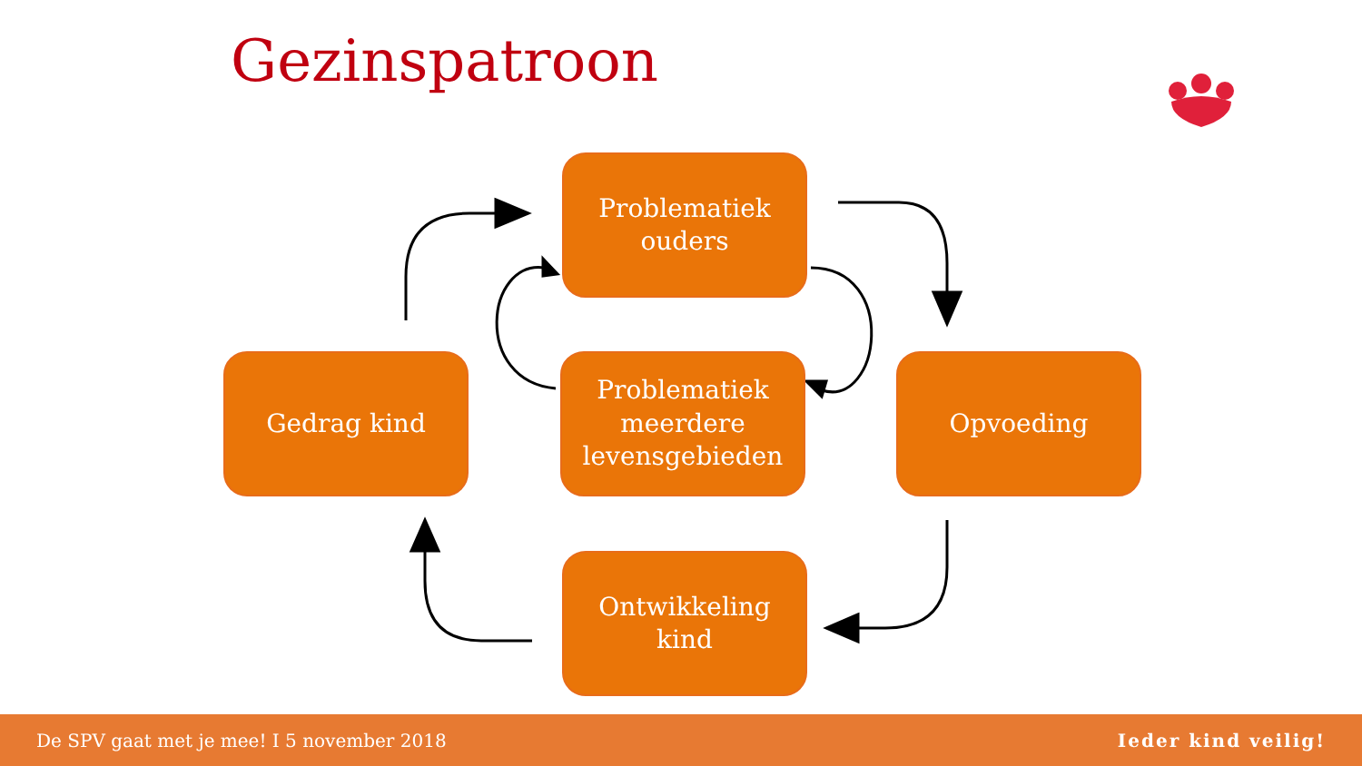Gezinspatroon
Problematiek
ouders
Gedrag kind
Problematiek
meerdere
levensgebieden
Opvoeding
Ontwikkeling
kind
De SPV gaat met je mee! I 5 november 2018 Ieder kind veilig!